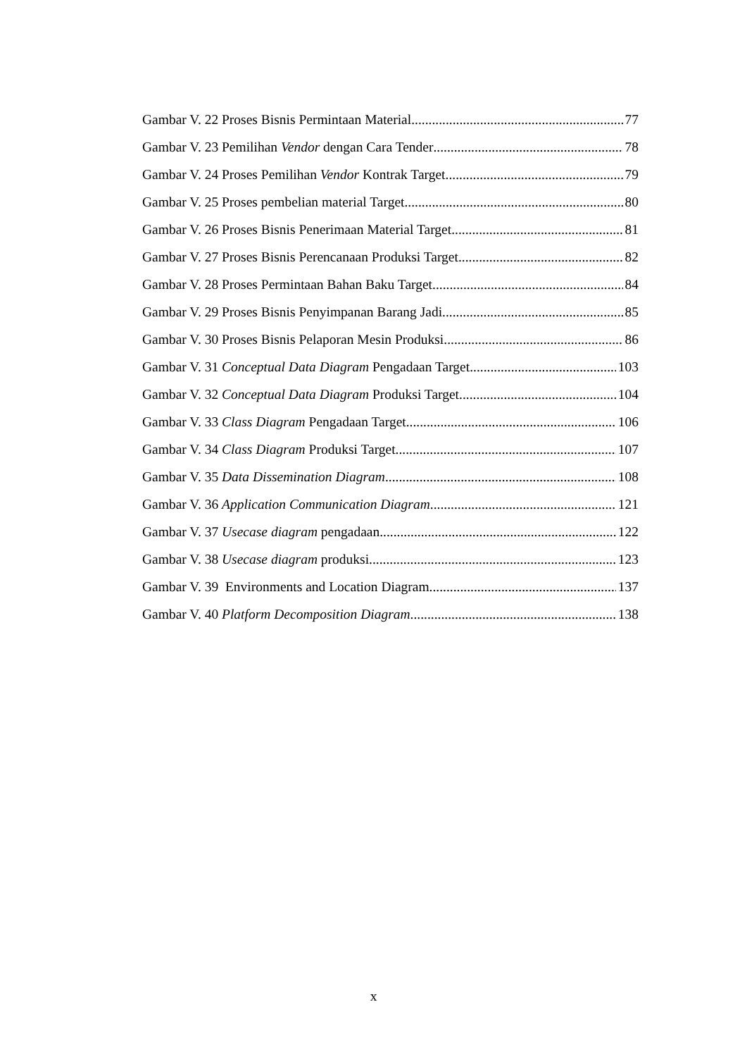Gambar V. 22 Proses Bisnis Permintaan Material 77
Gambar V. 23 Pemilihan Vendor dengan Cara Tender 78
Gambar V. 24 Proses Pemilihan Vendor Kontrak Target 79
Gambar V. 25 Proses pembelian material Target 80
Gambar V. 26 Proses Bisnis Penerimaan Material Target 81
Gambar V. 27 Proses Bisnis Perencanaan Produksi Target 82
Gambar V. 28 Proses Permintaan Bahan Baku Target 84
Gambar V. 29 Proses Bisnis Penyimpanan Barang Jadi 85
Gambar V. 30 Proses Bisnis Pelaporan Mesin Produksi 86
Gambar V. 31 Conceptual Data Diagram Pengadaan Target 103
Gambar V. 32 Conceptual Data Diagram Produksi Target 104
Gambar V. 33 Class Diagram Pengadaan Target 106
Gambar V. 34 Class Diagram Produksi Target 107
Gambar V. 35 Data Dissemination Diagram 108
Gambar V. 36 Application Communication Diagram 121
Gambar V. 37 Usecase diagram pengadaan 122
Gambar V. 38 Usecase diagram produksi 123
Gambar V. 39 Environments and Location Diagram 137
Gambar V. 40 Platform Decomposition Diagram 138
x